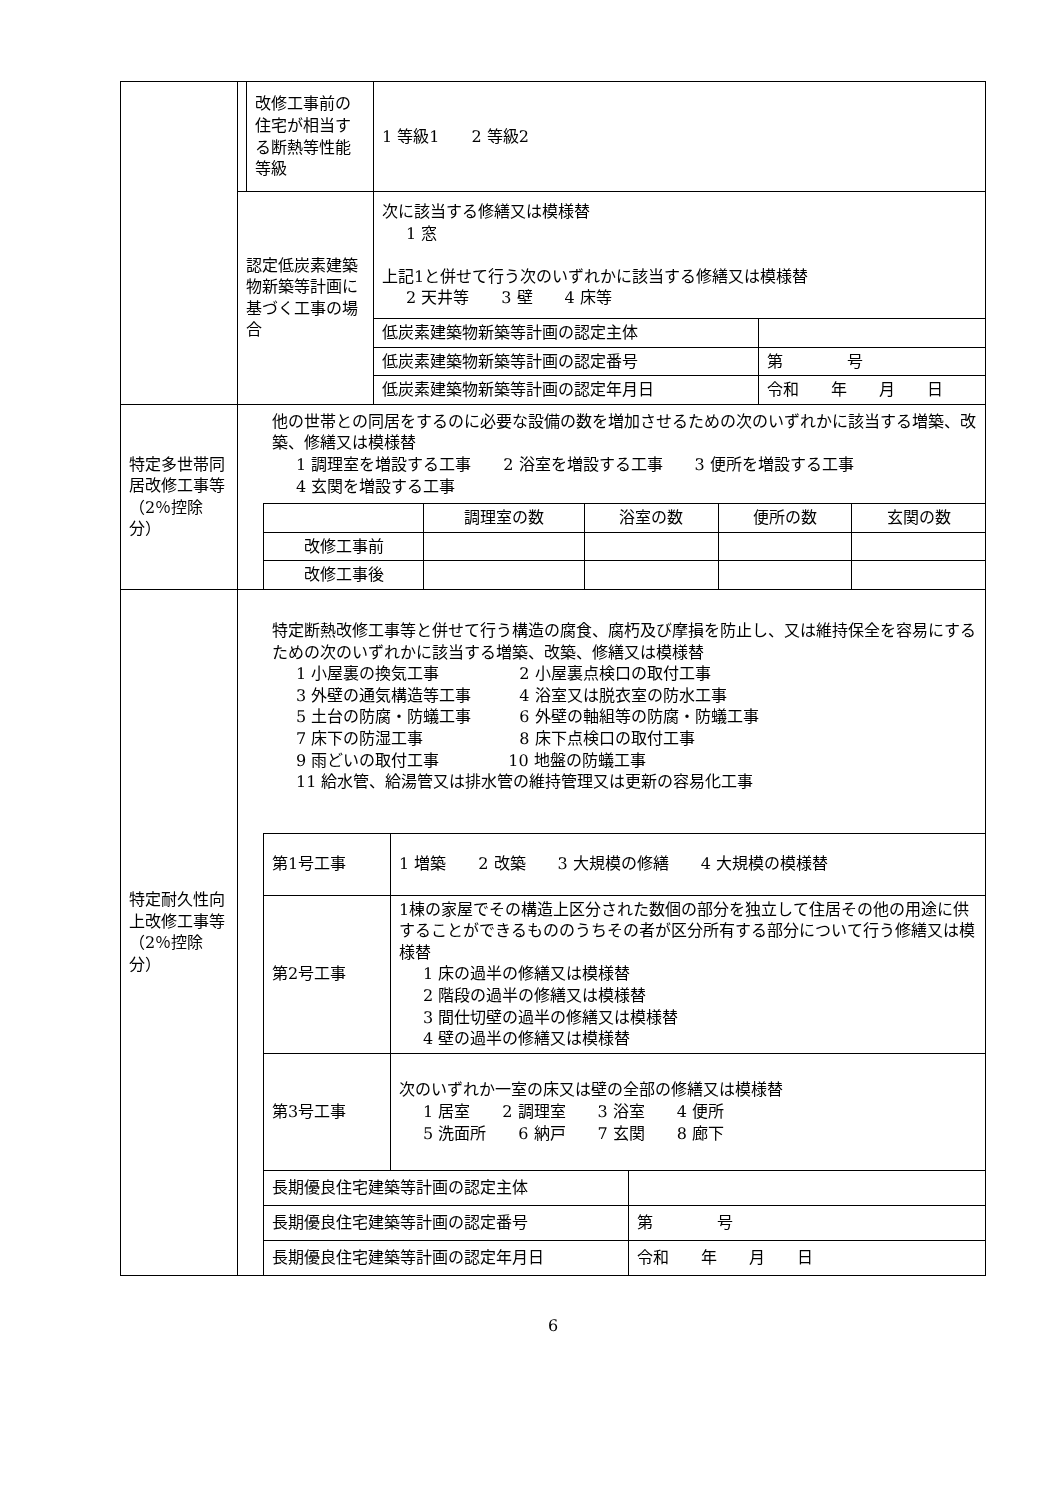| | | 改修工事前の住宅が相当する断熱等性能等級 | 1 等級1 2 等級2 |
| | 認定低炭素建築物新築等計画に基づく工事の場合 | | / 次に該当する修繕又は模様替 1 窓 上記1と併せて行う次のいずれかに該当する修繕又は模様替 2 天井等 3 壁 4 床等 / / / 低炭素建築物新築等計画の認定主体 / / / 低炭素建築物新築等計画の認定番号 / 第 号 / / 低炭素建築物新築等計画の認定年月日 / 令和 年 月 日 / |
| 特定多世帯同居改修工事等（2％控除分） | 他の世帯との同居をするのに必要な設備の数を増加させるための次のいずれかに該当する増築、改築、修繕又は模様替 1 調理室を増設する工事 2 浴室を増設する工事 3 便所を増設する工事 4 玄関を増設する工事 / / 調理室の数 / 浴室の数 / 便所の数 / 玄関の数 / / 改修工事前 / / / / / / 改修工事後 / / / / / | | |
| 特定耐久性向上改修工事等（2％控除分） | 特定断熱改修工事等と併せて行う構造の腐食、腐朽及び摩損を防止し、又は維持保全を容易にするための次のいずれかに該当する増築、改築、修繕又は模様替 1 小屋裏の換気工事 2 小屋裏点検口の取付工事 3 外壁の通気構造等工事 4 浴室又は脱衣室の防水工事 5 土台の防腐・防蟻工事 6 外壁の軸組等の防腐・防蟻工事 7 床下の防湿工事 8 床下点検口の取付工事 9 雨どいの取付工事 10 地盤の防蟻工事 11 給水管、給湯管又は排水管の維持管理又は更新の容易化工事 / 第1号工事 / 1 増築 2 改築 3 大規模の修繕 4 大規模の模様替 / / / 第2号工事 / 1棟の家屋でその構造上区分された数個の部分を独立して住居その他の用途に供することができるもののうちその者が区分所有する部分について行う修繕又は模様替 1 床の過半の修繕又は模様替 2 階段の過半の修繕又は模様替 3 間仕切壁の過半の修繕又は模様替 4 壁の過半の修繕又は模様替 / / / 第3号工事 / 次のいずれか一室の床又は壁の全部の修繕又は模様替 1 居室 2 調理室 3 浴室 4 便所 5 洗面所 6 納戸 7 玄関 8 廊下 / / / 長期優良住宅建築等計画の認定主体 / / / / 長期優良住宅建築等計画の認定番号 / / 第 号 / / 長期優良住宅建築等計画の認定年月日 / / 令和 年 月 日 / | | |
6